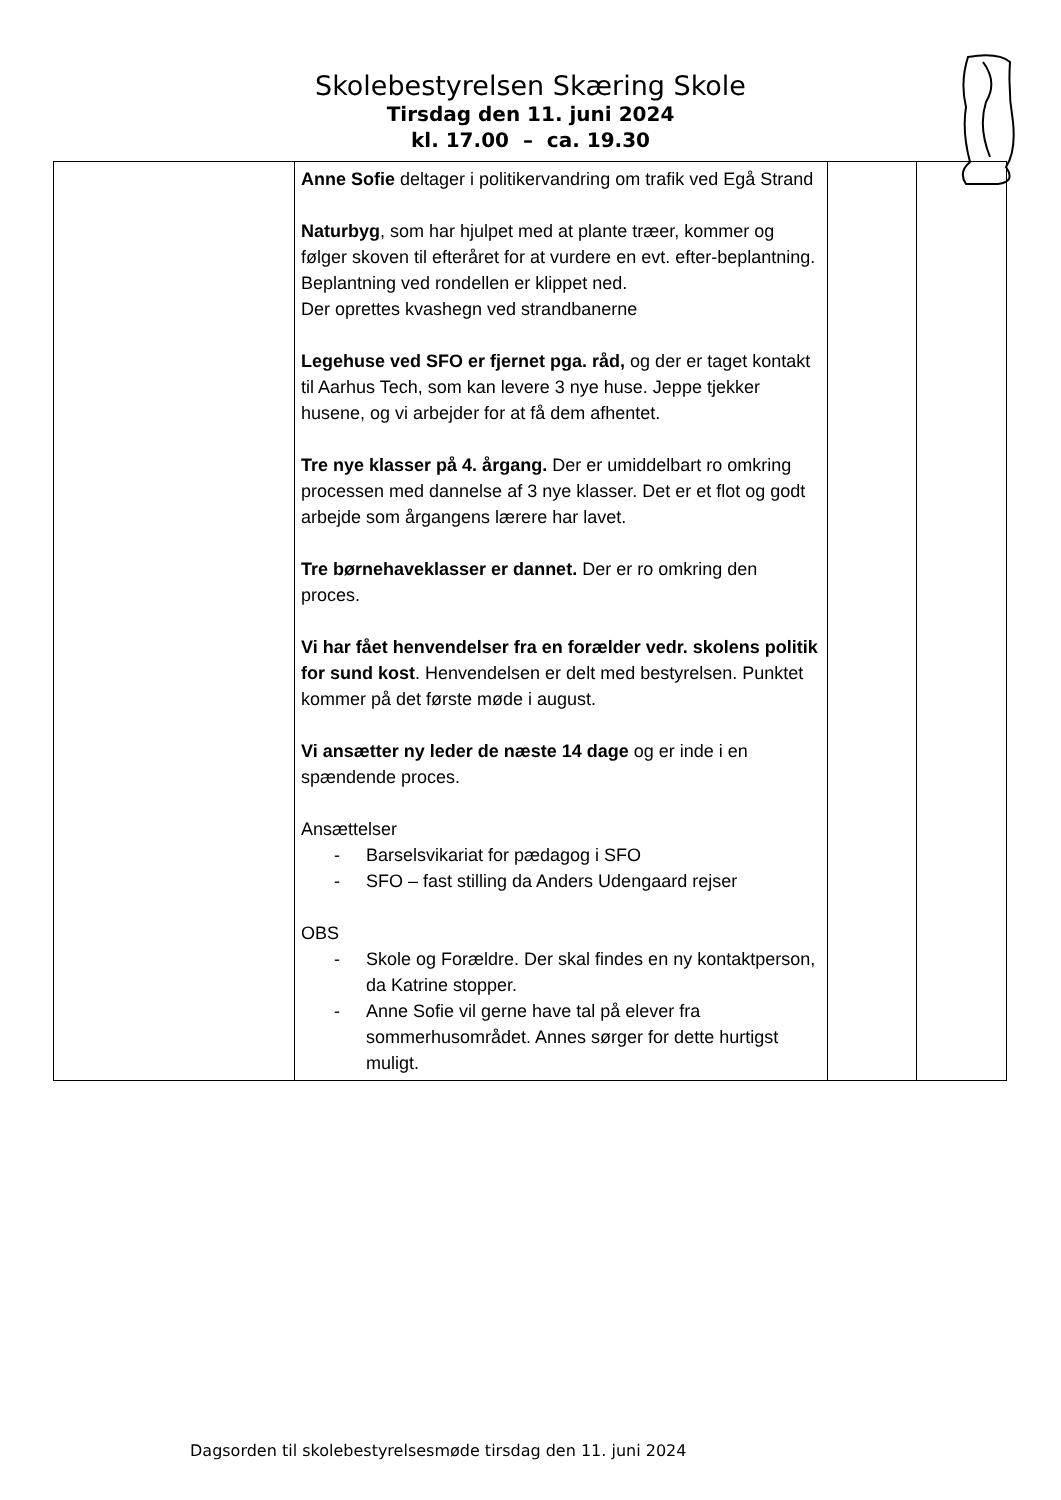Skolebestyrelsen Skæring Skole
Tirsdag den 11. juni 2024
kl. 17.00 – ca. 19.30
| | Anne Sofie deltager i politikervandring om trafik ved Egå Strand Naturbyg , som har hjulpet med at plante træer, kommer og følger skoven til efteråret for at vurdere en evt. efter-beplantning. Beplantning ved rondellen er klippet ned. Der oprettes kvashegn ved strandbanerne Legehuse ved SFO er fjernet pga. råd, og der er taget kontakt til Aarhus Tech, som kan levere 3 nye huse. Jeppe tjekker husene, og vi arbejder for at få dem afhentet. Tre nye klasser på 4. årgang. Der er umiddelbart ro omkring processen med dannelse af 3 nye klasser. Det er et flot og godt arbejde som årgangens lærere har lavet. Tre børnehaveklasser er dannet. Der er ro omkring den proces. Vi har fået henvendelser fra en forælder vedr. skolens politik for sund kost . Henvendelsen er delt med bestyrelsen. Punktet kommer på det første møde i august. Vi ansætter ny leder de næste 14 dage og er inde i en spændende proces. Ansættelser - Barselsvikariat for pædagog i SFO - SFO – fast stilling da Anders Udengaard rejser OBS - Skole og Forældre. Der skal findes en ny kontaktperson, da Katrine stopper. - Anne Sofie vil gerne have tal på elever fra sommerhusområdet. Annes sørger for dette hurtigst muligt. | | |
Dagsorden til skolebestyrelsesmøde tirsdag den 11. juni 2024